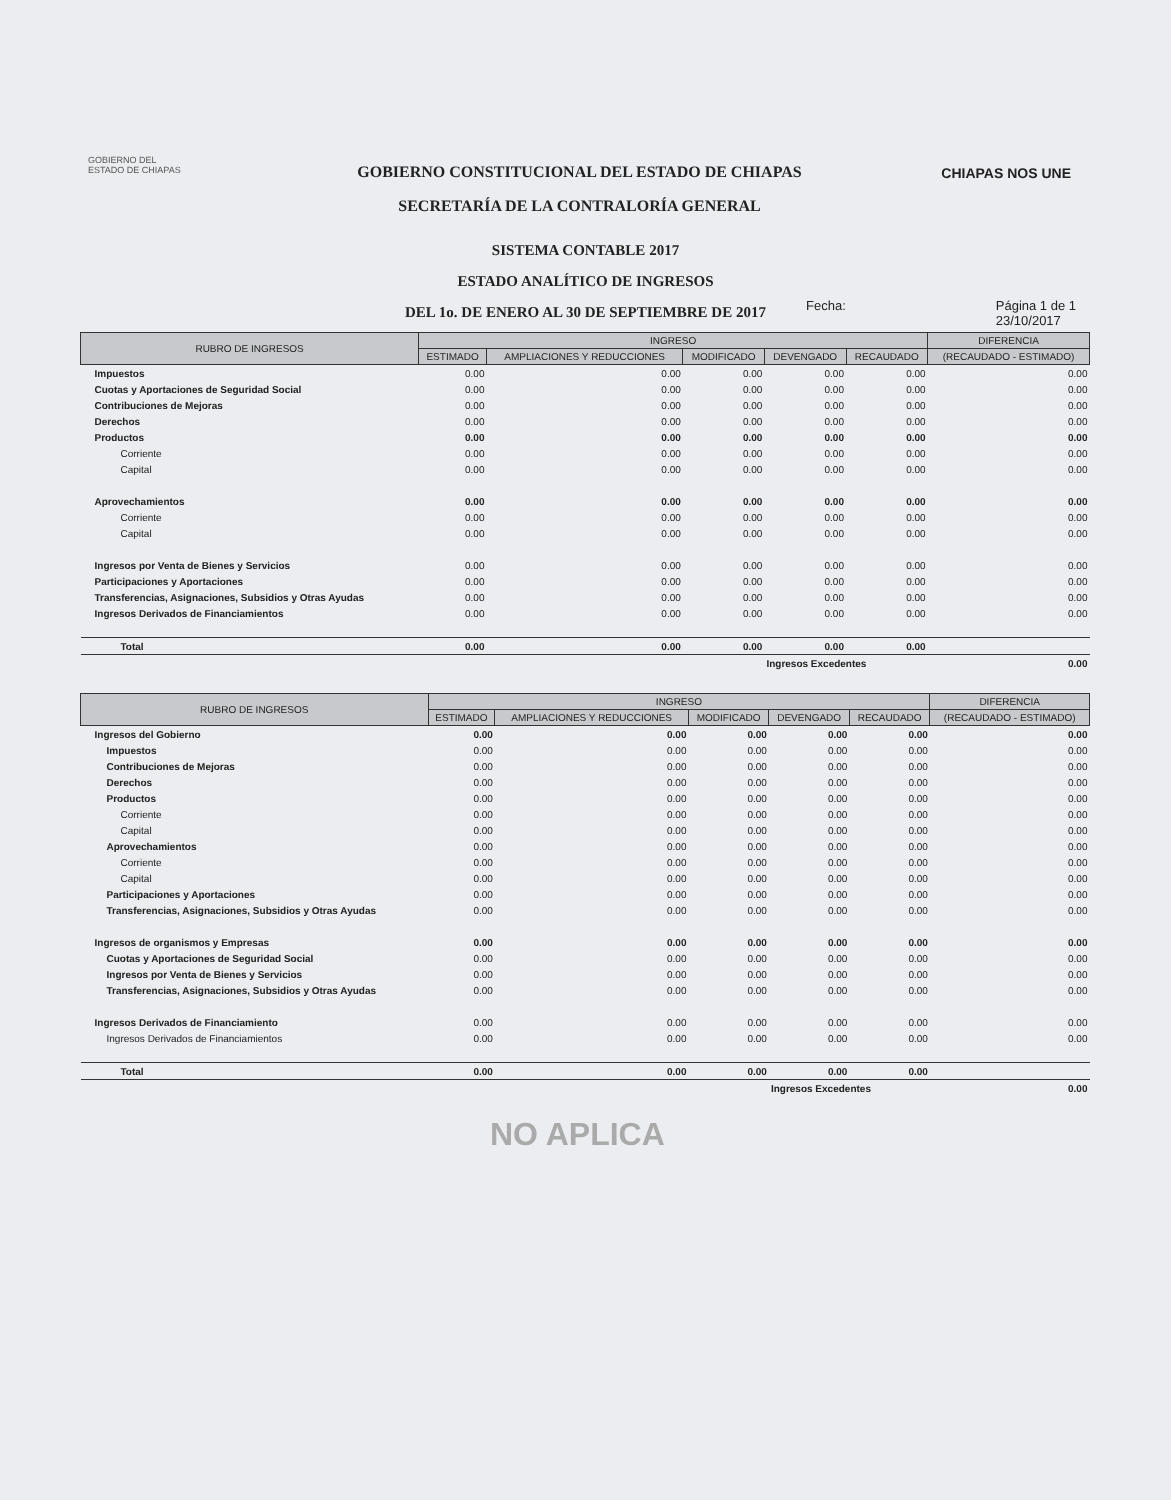GOBIERNO DEL
ESTADO DE CHIAPAS
GOBIERNO CONSTITUCIONAL DEL ESTADO DE CHIAPAS
SECRETARÍA DE LA CONTRALORÍA GENERAL
CHIAPAS NOS UNE
SISTEMA CONTABLE 2017
ESTADO ANALÍTICO DE INGRESOS
DEL 1o. DE ENERO AL 30 DE SEPTIEMBRE DE 2017
Fecha: Página 1 de 1
23/10/2017
| RUBRO DE INGRESOS | INGRESO | | | | | DIFERENCIA |
| --- | --- | --- | --- | --- | --- | --- |
| | ESTIMADO | AMPLIACIONES Y REDUCCIONES | MODIFICADO | DEVENGADO | RECAUDADO | (RECAUDADO - ESTIMADO) |
| Impuestos | 0.00 | 0.00 | 0.00 | 0.00 | 0.00 | 0.00 |
| Cuotas y Aportaciones de Seguridad Social | 0.00 | 0.00 | 0.00 | 0.00 | 0.00 | 0.00 |
| Contribuciones de Mejoras | 0.00 | 0.00 | 0.00 | 0.00 | 0.00 | 0.00 |
| Derechos | 0.00 | 0.00 | 0.00 | 0.00 | 0.00 | 0.00 |
| Productos | 0.00 | 0.00 | 0.00 | 0.00 | 0.00 | 0.00 |
| Corriente | 0.00 | 0.00 | 0.00 | 0.00 | 0.00 | 0.00 |
| Capital | 0.00 | 0.00 | 0.00 | 0.00 | 0.00 | 0.00 |
| Aprovechamientos | 0.00 | 0.00 | 0.00 | 0.00 | 0.00 | 0.00 |
| Corriente | 0.00 | 0.00 | 0.00 | 0.00 | 0.00 | 0.00 |
| Capital | 0.00 | 0.00 | 0.00 | 0.00 | 0.00 | 0.00 |
| Ingresos por Venta de Bienes y Servicios | 0.00 | 0.00 | 0.00 | 0.00 | 0.00 | 0.00 |
| Participaciones y Aportaciones | 0.00 | 0.00 | 0.00 | 0.00 | 0.00 | 0.00 |
| Transferencias, Asignaciones, Subsidios y Otras Ayudas | 0.00 | 0.00 | 0.00 | 0.00 | 0.00 | 0.00 |
| Ingresos Derivados de Financiamientos | 0.00 | 0.00 | 0.00 | 0.00 | 0.00 | 0.00 |
| Total | 0.00 | 0.00 | 0.00 | 0.00 | 0.00 | |
| | | | | Ingresos Excedentes | | 0.00 |
| RUBRO DE INGRESOS | INGRESO | | | | | DIFERENCIA |
| --- | --- | --- | --- | --- | --- | --- |
| | ESTIMADO | AMPLIACIONES Y REDUCCIONES | MODIFICADO | DEVENGADO | RECAUDADO | (RECAUDADO - ESTIMADO) |
| Ingresos del Gobierno | 0.00 | 0.00 | 0.00 | 0.00 | 0.00 | 0.00 |
| Impuestos | 0.00 | 0.00 | 0.00 | 0.00 | 0.00 | 0.00 |
| Contribuciones de Mejoras | 0.00 | 0.00 | 0.00 | 0.00 | 0.00 | 0.00 |
| Derechos | 0.00 | 0.00 | 0.00 | 0.00 | 0.00 | 0.00 |
| Productos | 0.00 | 0.00 | 0.00 | 0.00 | 0.00 | 0.00 |
| Corriente | 0.00 | 0.00 | 0.00 | 0.00 | 0.00 | 0.00 |
| Capital | 0.00 | 0.00 | 0.00 | 0.00 | 0.00 | 0.00 |
| Aprovechamientos | 0.00 | 0.00 | 0.00 | 0.00 | 0.00 | 0.00 |
| Corriente | 0.00 | 0.00 | 0.00 | 0.00 | 0.00 | 0.00 |
| Capital | 0.00 | 0.00 | 0.00 | 0.00 | 0.00 | 0.00 |
| Participaciones y Aportaciones | 0.00 | 0.00 | 0.00 | 0.00 | 0.00 | 0.00 |
| Transferencias, Asignaciones, Subsidios y Otras Ayudas | 0.00 | 0.00 | 0.00 | 0.00 | 0.00 | 0.00 |
| Ingresos de organismos y Empresas | 0.00 | 0.00 | 0.00 | 0.00 | 0.00 | 0.00 |
| Cuotas y Aportaciones de Seguridad Social | 0.00 | 0.00 | 0.00 | 0.00 | 0.00 | 0.00 |
| Ingresos por Venta de Bienes y Servicios | 0.00 | 0.00 | 0.00 | 0.00 | 0.00 | 0.00 |
| Transferencias, Asignaciones, Subsidios y Otras Ayudas | 0.00 | 0.00 | 0.00 | 0.00 | 0.00 | 0.00 |
| Ingresos Derivados de Financiamiento | 0.00 | 0.00 | 0.00 | 0.00 | 0.00 | 0.00 |
| Ingresos Derivados de Financiamientos | 0.00 | 0.00 | 0.00 | 0.00 | 0.00 | 0.00 |
| Total | 0.00 | 0.00 | 0.00 | 0.00 | 0.00 | |
| | | | | Ingresos Excedentes | | 0.00 |
NO APLICA